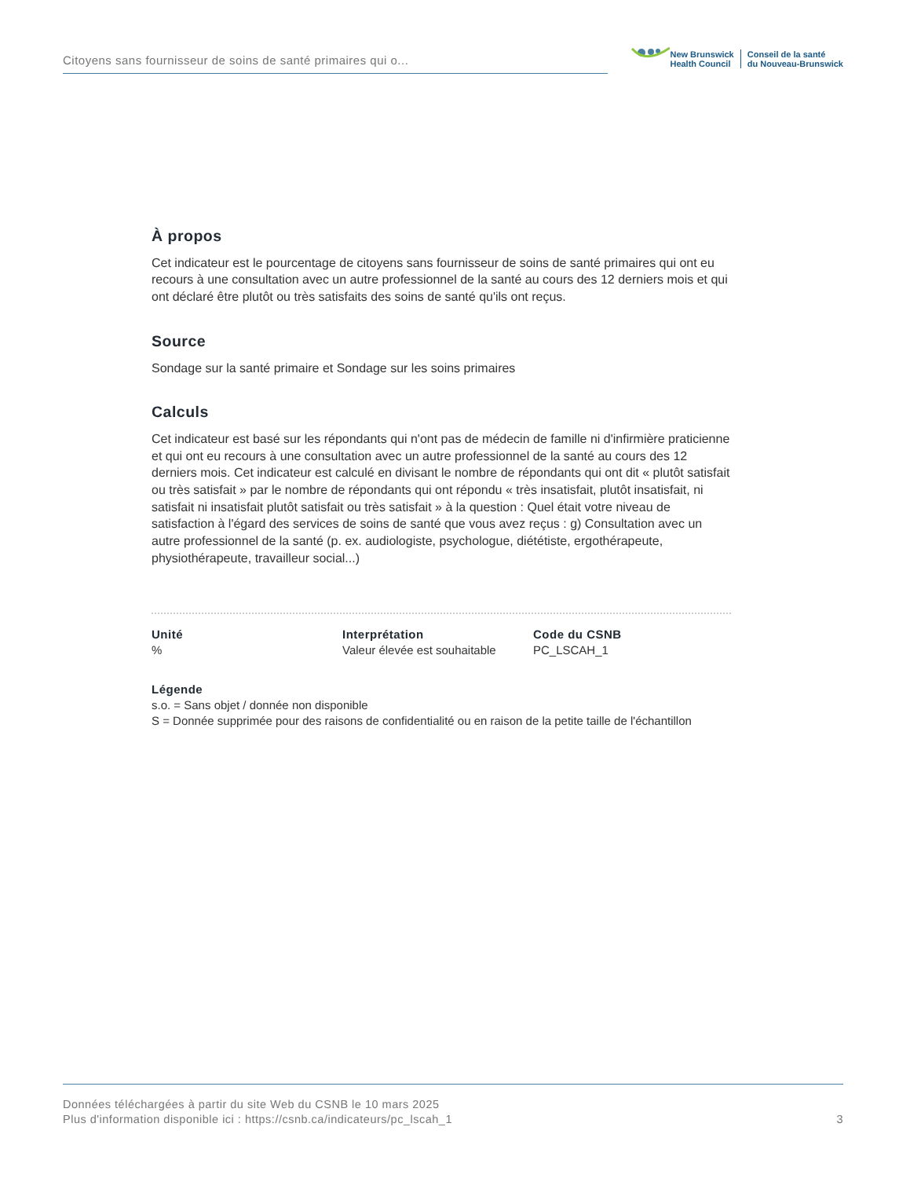Citoyens sans fournisseur de soins de santé primaires qui o...
New Brunswick
Health Council
Conseil de la santé
du Nouveau-Brunswick
À propos
Cet indicateur est le pourcentage de citoyens sans fournisseur de soins de santé primaires qui ont eu recours à une consultation avec un autre professionnel de la santé au cours des 12 derniers mois et qui ont déclaré être plutôt ou très satisfaits des soins de santé qu'ils ont reçus.
Source
Sondage sur la santé primaire et Sondage sur les soins primaires
Calculs
Cet indicateur est basé sur les répondants qui n'ont pas de médecin de famille ni d'infirmière praticienne et qui ont eu recours à une consultation avec un autre professionnel de la santé au cours des 12 derniers mois. Cet indicateur est calculé en divisant le nombre de répondants qui ont dit « plutôt satisfait ou très satisfait » par le nombre de répondants qui ont répondu « très insatisfait, plutôt insatisfait, ni satisfait ni insatisfait plutôt satisfait ou très satisfait » à la question : Quel était votre niveau de satisfaction à l'égard des services de soins de santé que vous avez reçus : g) Consultation avec un autre professionnel de la santé (p. ex. audiologiste, psychologue, diététiste, ergothérapeute, physiothérapeute, travailleur social...)
Unité
%
Interprétation
Valeur élevée est souhaitable
Code du CSNB
PC_LSCAH_1
Légende
s.o. = Sans objet / donnée non disponible
S = Donnée supprimée pour des raisons de confidentialité ou en raison de la petite taille de l'échantillon
Données téléchargées à partir du site Web du CSNB le 10 mars 2025
Plus d'information disponible ici : https://csnb.ca/indicateurs/pc_lscah_1
3